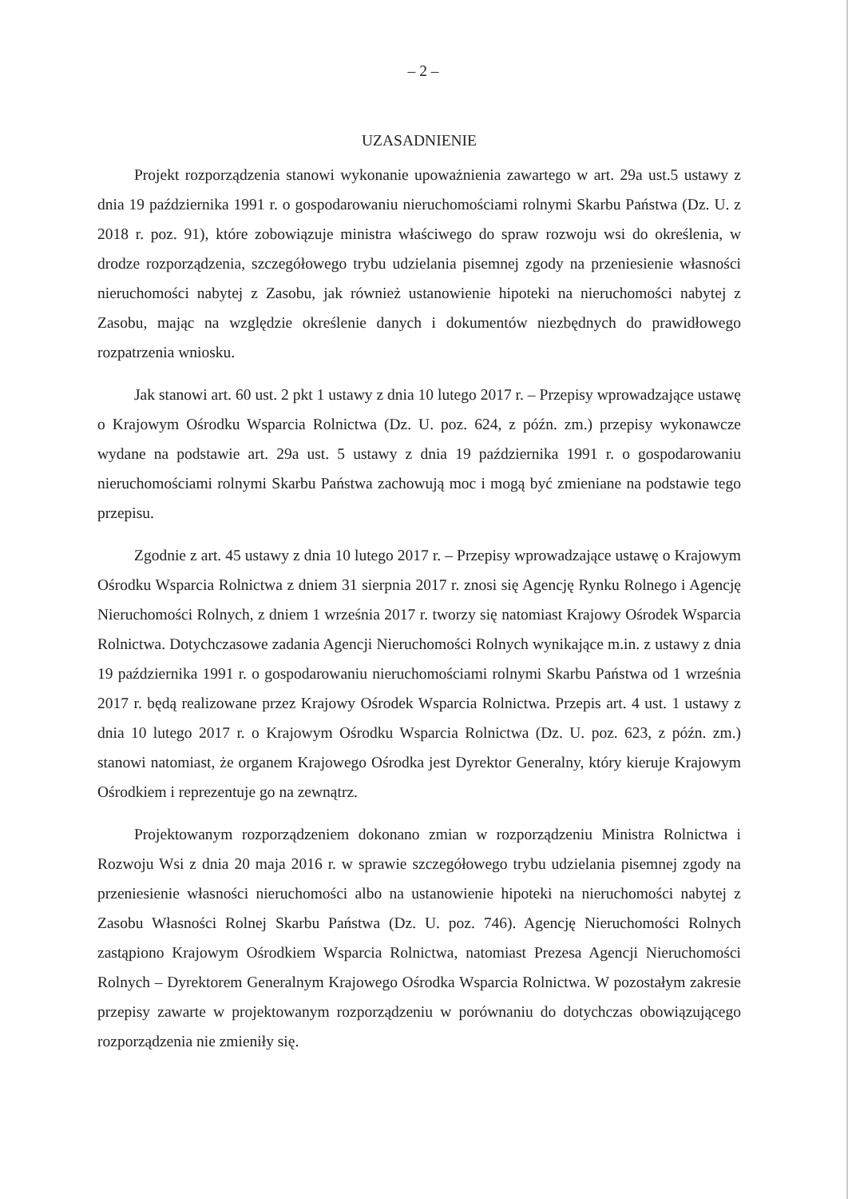– 2 –
UZASADNIENIE
Projekt rozporządzenia stanowi wykonanie upoważnienia zawartego w art. 29a ust.5 ustawy z dnia 19 października 1991 r. o gospodarowaniu nieruchomościami rolnymi Skarbu Państwa (Dz. U. z 2018 r. poz. 91), które zobowiązuje ministra właściwego do spraw rozwoju wsi do określenia, w drodze rozporządzenia, szczegółowego trybu udzielania pisemnej zgody na przeniesienie własności nieruchomości nabytej z Zasobu, jak również ustanowienie hipoteki na nieruchomości nabytej z Zasobu, mając na względzie określenie danych i dokumentów niezbędnych do prawidłowego rozpatrzenia wniosku.
Jak stanowi art. 60 ust. 2 pkt 1 ustawy z dnia 10 lutego 2017 r. – Przepisy wprowadzające ustawę o Krajowym Ośrodku Wsparcia Rolnictwa (Dz. U. poz. 624, z późn. zm.) przepisy wykonawcze wydane na podstawie art. 29a ust. 5 ustawy z dnia 19 października 1991 r. o gospodarowaniu nieruchomościami rolnymi Skarbu Państwa zachowują moc i mogą być zmieniane na podstawie tego przepisu.
Zgodnie z art. 45 ustawy z dnia 10 lutego 2017 r. – Przepisy wprowadzające ustawę o Krajowym Ośrodku Wsparcia Rolnictwa z dniem 31 sierpnia 2017 r. znosi się Agencję Rynku Rolnego i Agencję Nieruchomości Rolnych, z dniem 1 września 2017 r. tworzy się natomiast Krajowy Ośrodek Wsparcia Rolnictwa. Dotychczasowe zadania Agencji Nieruchomości Rolnych wynikające m.in. z ustawy z dnia 19 października 1991 r. o gospodarowaniu nieruchomościami rolnymi Skarbu Państwa od 1 września 2017 r. będą realizowane przez Krajowy Ośrodek Wsparcia Rolnictwa. Przepis art. 4 ust. 1 ustawy z dnia 10 lutego 2017 r. o Krajowym Ośrodku Wsparcia Rolnictwa (Dz. U. poz. 623, z późn. zm.) stanowi natomiast, że organem Krajowego Ośrodka jest Dyrektor Generalny, który kieruje Krajowym Ośrodkiem i reprezentuje go na zewnątrz.
Projektowanym rozporządzeniem dokonano zmian w rozporządzeniu Ministra Rolnictwa i Rozwoju Wsi z dnia 20 maja 2016 r. w sprawie szczegółowego trybu udzielania pisemnej zgody na przeniesienie własności nieruchomości albo na ustanowienie hipoteki na nieruchomości nabytej z Zasobu Własności Rolnej Skarbu Państwa (Dz. U. poz. 746). Agencję Nieruchomości Rolnych zastąpiono Krajowym Ośrodkiem Wsparcia Rolnictwa, natomiast Prezesa Agencji Nieruchomości Rolnych – Dyrektorem Generalnym Krajowego Ośrodka Wsparcia Rolnictwa. W pozostałym zakresie przepisy zawarte w projektowanym rozporządzeniu w porównaniu do dotychczas obowiązującego rozporządzenia nie zmieniły się.